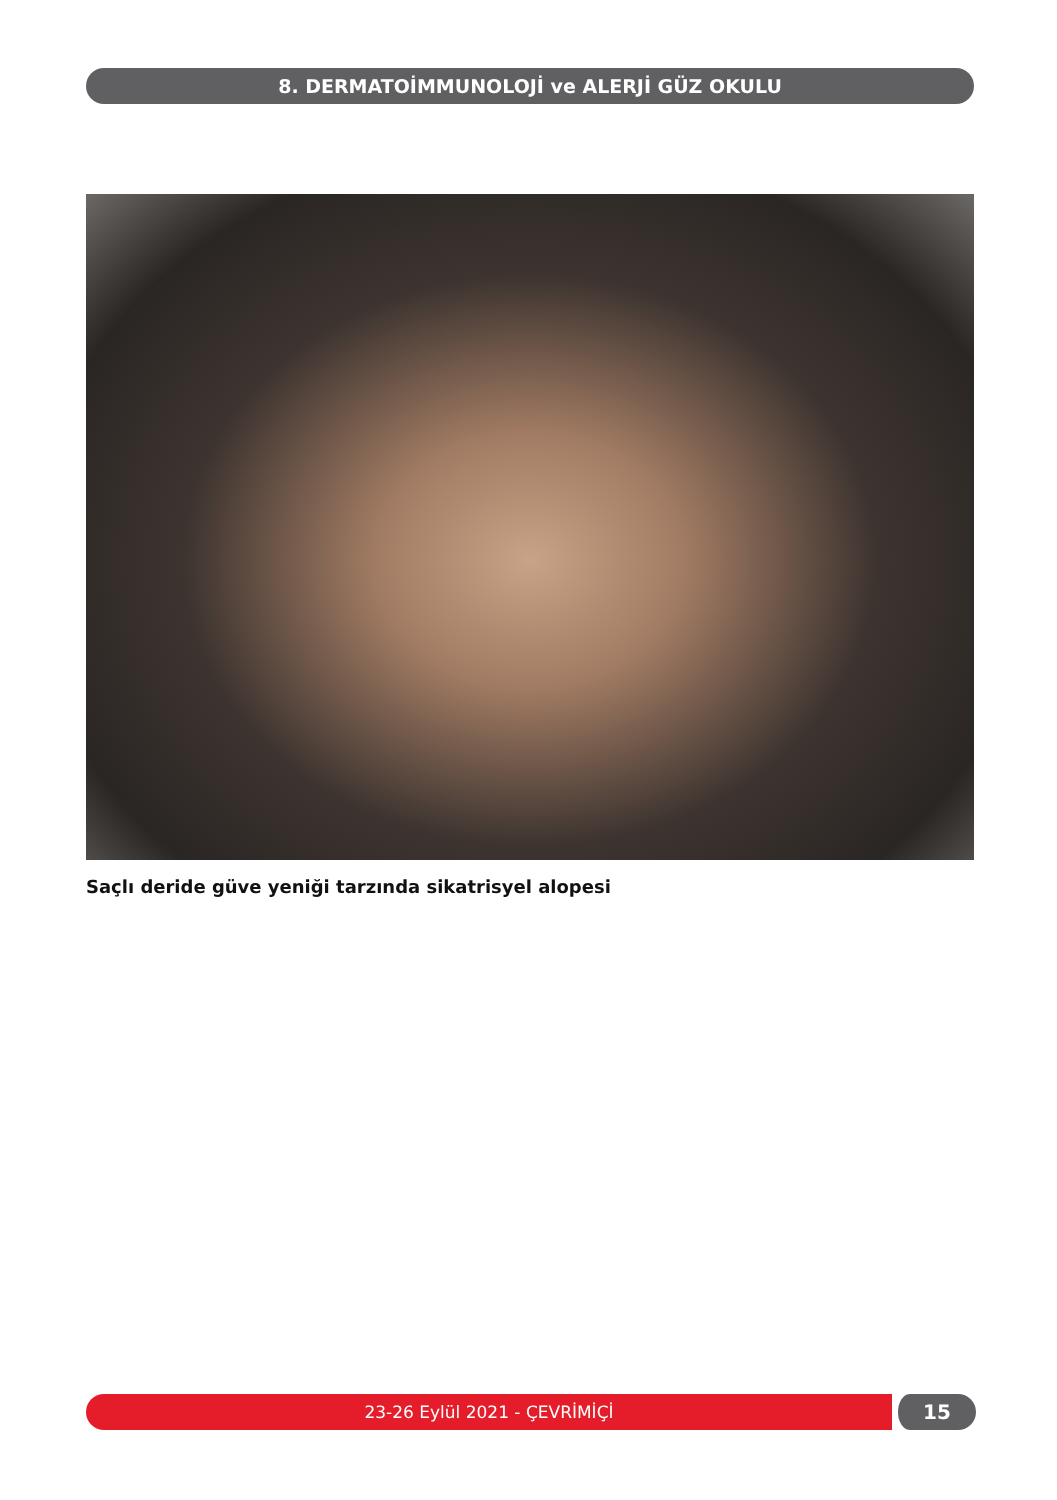8. DERMATOİMMUNOLOJİ ve ALERJİ GÜZ OKULU
Saçlı deride güve yeniği tarzında sikatrisyel alopesi
23-26 Eylül 2021 - ÇEVRİMİÇİ 15